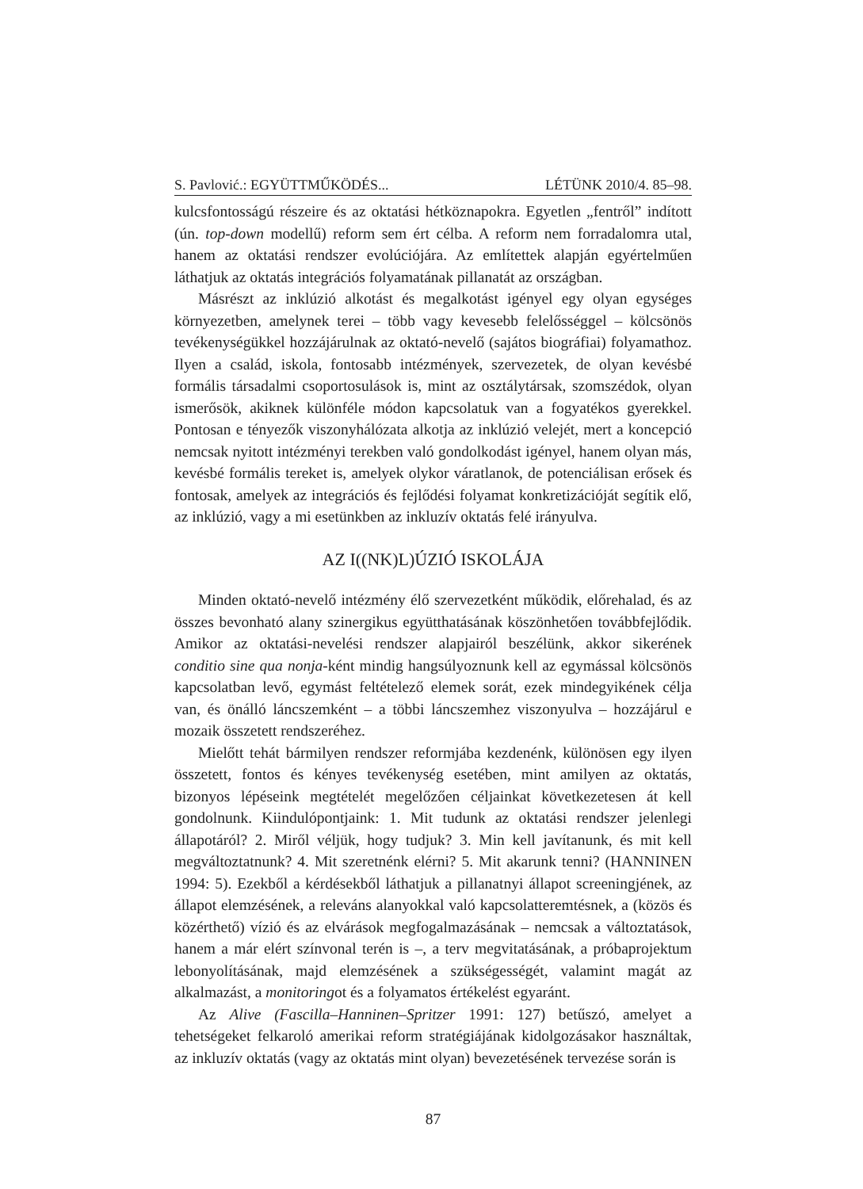S. Pavlović.: EGYÜTTMŰKÖDÉS... LÉTÜNK 2010/4. 85–98.
kulcsfontosságú részeire és az oktatási hétköznapokra. Egyetlen „fentről” indított (ún. top-down modellű) reform sem ért célba. A reform nem forradalomra utal, hanem az oktatási rendszer evolúciójára. Az említettek alapján egyértelműen láthatjuk az oktatás integrációs folyamatának pillanatát az országban.
Másrészt az inklúzió alkotást és megalkotást igényel egy olyan egységes környezetben, amelynek terei – több vagy kevesebb felelősséggel – kölcsönös tevékenységükkel hozzájárulnak az oktató-nevelő (sajátos biográfiai) folyamathoz. Ilyen a család, iskola, fontosabb intézmények, szervezetek, de olyan kevésbé formális társadalmi csoportosulások is, mint az osztálytársak, szomszédok, olyan ismerősök, akiknek különféle módon kapcsolatuk van a fogyatékos gyerekkel. Pontosan e tényezők viszonyhálózata alkotja az inklúzió velejét, mert a koncepció nemcsak nyitott intézményi terekben való gondolkodást igényel, hanem olyan más, kevésbé formális tereket is, amelyek olykor váratlanok, de potenciálisan erősek és fontosak, amelyek az integrációs és fejlődési folyamat konkretizációját segítik elő, az inklúzió, vagy a mi esetünkben az inkluzív oktatás felé irányulva.
AZ I((NK)L)ÚZIÓ ISKOLÁJA
Minden oktató-nevelő intézmény élő szervezetként működik, előrehalad, és az összes bevonható alany szinergikus együtthatásának köszönhetően továbbfejlődik. Amikor az oktatási-nevelési rendszer alapjairól beszélünk, akkor sikerének conditio sine qua nonja-ként mindig hangsúlyoznunk kell az egymással kölcsönös kapcsolatban levő, egymást feltételező elemek sorát, ezek mindegyikének célja van, és önálló láncszemként – a többi láncszemhez viszonyulva – hozzájárul e mozaik összetett rendszeréhez.
Mielőtt tehát bármilyen rendszer reformjába kezdenénk, különösen egy ilyen összetett, fontos és kényes tevékenység esetében, mint amilyen az oktatás, bizonyos lépéseink megtételét megelőzően céljainkat következetesen át kell gondolnunk. Kiindulópontjaink: 1. Mit tudunk az oktatási rendszer jelenlegi állapotáról? 2. Miről véljük, hogy tudjuk? 3. Min kell javítanunk, és mit kell megváltoztatnunk? 4. Mit szeretnénk elérni? 5. Mit akarunk tenni? (HANNINEN 1994: 5). Ezekből a kérdésekből láthatjuk a pillanatnyi állapot screeningjének, az állapot elemzésének, a releváns alanyokkal való kapcsolatteremtésnek, a (közös és közérthető) vízió és az elvárások megfogalmazásának – nemcsak a változtatások, hanem a már elért színvonal terén is –, a terv megvitatásának, a próbaprojektum lebonyolításának, majd elemzésének a szükségességét, valamint magát az alkalmazást, a monitoringot és a folyamatos értékelést egyaránt.
Az Alive (Fascilla–Hanninen–Spritzer 1991: 127) betűszó, amelyet a tehetségeket felkaroló amerikai reform stratégiájának kidolgozásakor használtak, az inkluzív oktatás (vagy az oktatás mint olyan) bevezetésének tervezése során is
87